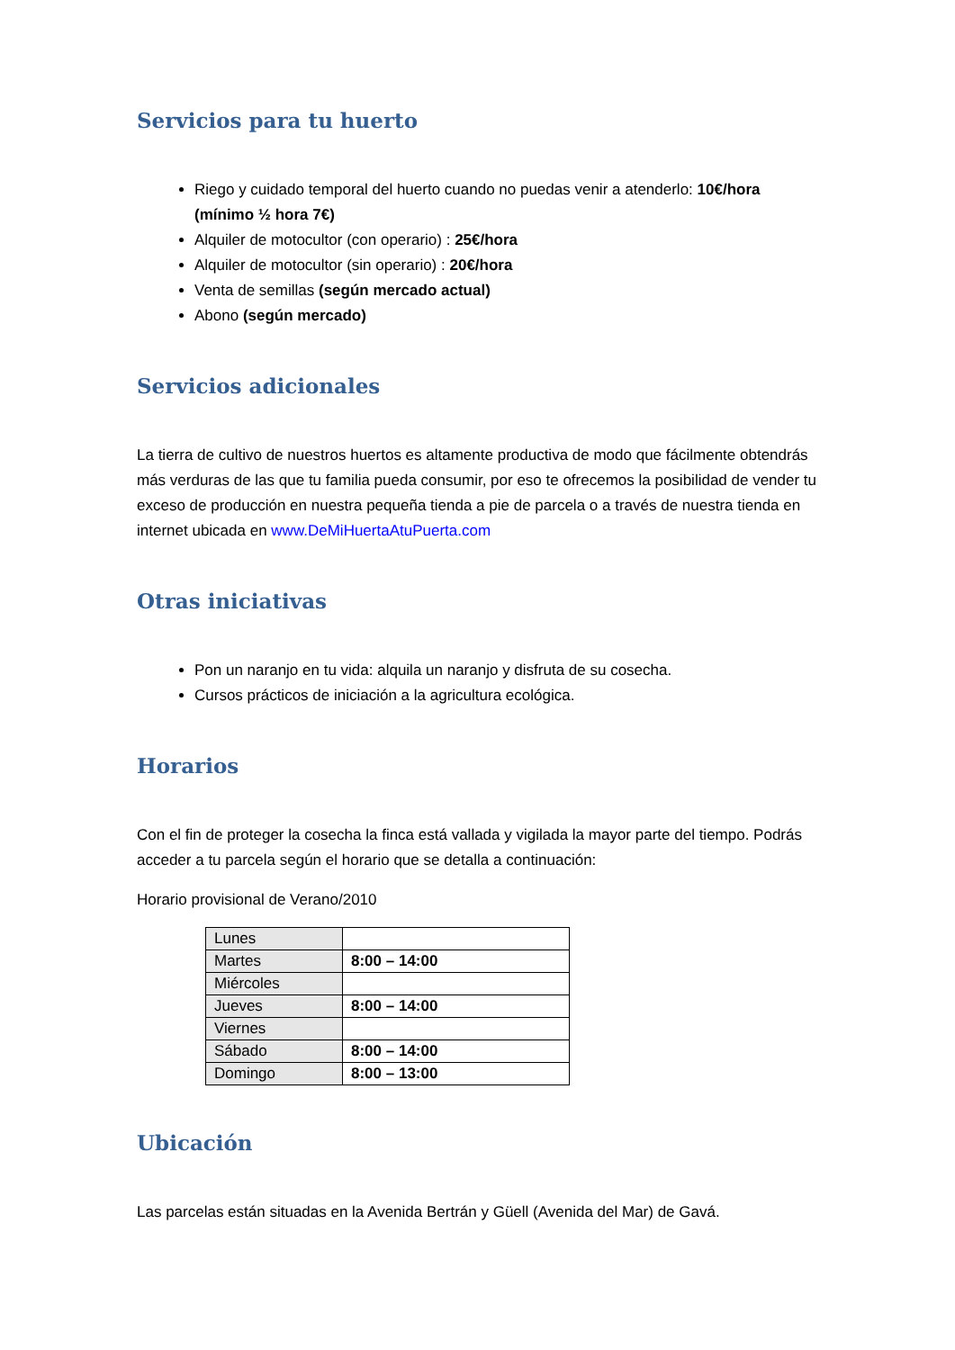Servicios para tu huerto
Riego y cuidado temporal del huerto cuando no puedas venir a atenderlo: 10€/hora (mínimo ½ hora 7€)
Alquiler de motocultor (con operario) : 25€/hora
Alquiler de motocultor (sin operario) : 20€/hora
Venta de semillas (según mercado actual)
Abono (según mercado)
Servicios adicionales
La tierra de cultivo de nuestros huertos es altamente productiva de modo que fácilmente obtendrás más verduras de las que tu familia pueda consumir, por eso te ofrecemos la posibilidad de vender tu exceso de producción en nuestra pequeña tienda a pie de parcela o a través de nuestra tienda en internet ubicada en www.DeMiHuertaAtuPuerta.com
Otras iniciativas
Pon un naranjo en tu vida: alquila un naranjo y disfruta de su cosecha.
Cursos prácticos de iniciación a la agricultura ecológica.
Horarios
Con el fin de proteger la cosecha la finca está vallada y vigilada la mayor parte del tiempo. Podrás acceder a tu parcela según el horario que se detalla a continuación:
Horario provisional de Verano/2010
| Lunes | |
| Martes | 8:00 – 14:00 |
| Miércoles | |
| Jueves | 8:00 – 14:00 |
| Viernes | |
| Sábado | 8:00 – 14:00 |
| Domingo | 8:00 – 13:00 |
Ubicación
Las parcelas están situadas en la Avenida Bertrán y Güell (Avenida del Mar) de Gavá.